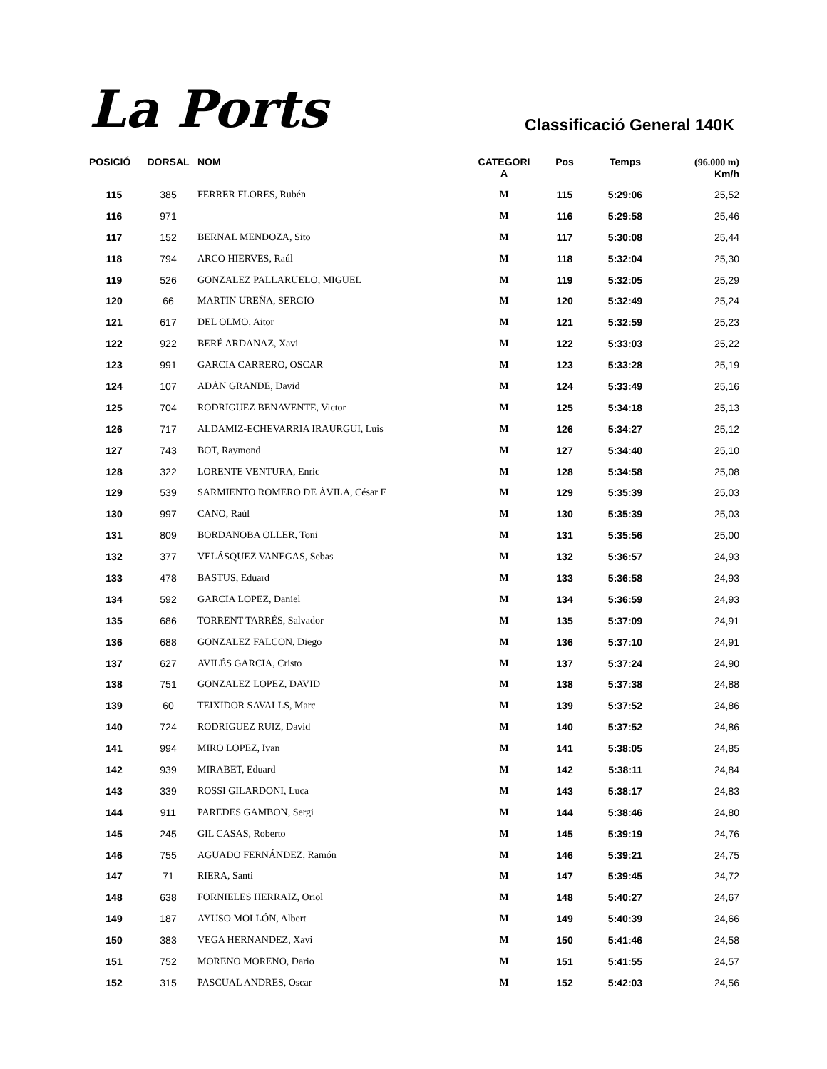La Ports
Classificació General 140K
| POSICIÓ | DORSAL | NOM | CATEGORI A | Pos | Temps | (96.000 m) Km/h |
| --- | --- | --- | --- | --- | --- | --- |
| 115 | 385 | FERRER FLORES, Rubén | M | 115 | 5:29:06 | 25,52 |
| 116 | 971 | | M | 116 | 5:29:58 | 25,46 |
| 117 | 152 | BERNAL MENDOZA, Sito | M | 117 | 5:30:08 | 25,44 |
| 118 | 794 | ARCO HIERVES, Raúl | M | 118 | 5:32:04 | 25,30 |
| 119 | 526 | GONZALEZ PALLARUELO, MIGUEL | M | 119 | 5:32:05 | 25,29 |
| 120 | 66 | MARTIN UREÑA, SERGIO | M | 120 | 5:32:49 | 25,24 |
| 121 | 617 | DEL OLMO, Aitor | M | 121 | 5:32:59 | 25,23 |
| 122 | 922 | BERÉ ARDANAZ, Xavi | M | 122 | 5:33:03 | 25,22 |
| 123 | 991 | GARCIA CARRERO, OSCAR | M | 123 | 5:33:28 | 25,19 |
| 124 | 107 | ADÁN GRANDE, David | M | 124 | 5:33:49 | 25,16 |
| 125 | 704 | RODRIGUEZ BENAVENTE, Victor | M | 125 | 5:34:18 | 25,13 |
| 126 | 717 | ALDAMIZ-ECHEVARRIA IRAURGUI, Luis | M | 126 | 5:34:27 | 25,12 |
| 127 | 743 | BOT, Raymond | M | 127 | 5:34:40 | 25,10 |
| 128 | 322 | LORENTE VENTURA, Enric | M | 128 | 5:34:58 | 25,08 |
| 129 | 539 | SARMIENTO ROMERO DE ÁVILA, César F | M | 129 | 5:35:39 | 25,03 |
| 130 | 997 | CANO, Raúl | M | 130 | 5:35:39 | 25,03 |
| 131 | 809 | BORDANOBA OLLER, Toni | M | 131 | 5:35:56 | 25,00 |
| 132 | 377 | VELÁSQUEZ VANEGAS, Sebas | M | 132 | 5:36:57 | 24,93 |
| 133 | 478 | BASTUS, Eduard | M | 133 | 5:36:58 | 24,93 |
| 134 | 592 | GARCIA LOPEZ, Daniel | M | 134 | 5:36:59 | 24,93 |
| 135 | 686 | TORRENT TARRÉS, Salvador | M | 135 | 5:37:09 | 24,91 |
| 136 | 688 | GONZALEZ FALCON, Diego | M | 136 | 5:37:10 | 24,91 |
| 137 | 627 | AVILÉS GARCIA, Cristo | M | 137 | 5:37:24 | 24,90 |
| 138 | 751 | GONZALEZ LOPEZ, DAVID | M | 138 | 5:37:38 | 24,88 |
| 139 | 60 | TEIXIDOR SAVALLS, Marc | M | 139 | 5:37:52 | 24,86 |
| 140 | 724 | RODRIGUEZ RUIZ, David | M | 140 | 5:37:52 | 24,86 |
| 141 | 994 | MIRO LOPEZ, Ivan | M | 141 | 5:38:05 | 24,85 |
| 142 | 939 | MIRABET, Eduard | M | 142 | 5:38:11 | 24,84 |
| 143 | 339 | ROSSI GILARDONI, Luca | M | 143 | 5:38:17 | 24,83 |
| 144 | 911 | PAREDES GAMBON, Sergi | M | 144 | 5:38:46 | 24,80 |
| 145 | 245 | GIL CASAS, Roberto | M | 145 | 5:39:19 | 24,76 |
| 146 | 755 | AGUADO FERNÁNDEZ, Ramón | M | 146 | 5:39:21 | 24,75 |
| 147 | 71 | RIERA, Santi | M | 147 | 5:39:45 | 24,72 |
| 148 | 638 | FORNIELES HERRAIZ, Oriol | M | 148 | 5:40:27 | 24,67 |
| 149 | 187 | AYUSO MOLLÓN, Albert | M | 149 | 5:40:39 | 24,66 |
| 150 | 383 | VEGA HERNANDEZ, Xavi | M | 150 | 5:41:46 | 24,58 |
| 151 | 752 | MORENO MORENO, Dario | M | 151 | 5:41:55 | 24,57 |
| 152 | 315 | PASCUAL ANDRES, Oscar | M | 152 | 5:42:03 | 24,56 |